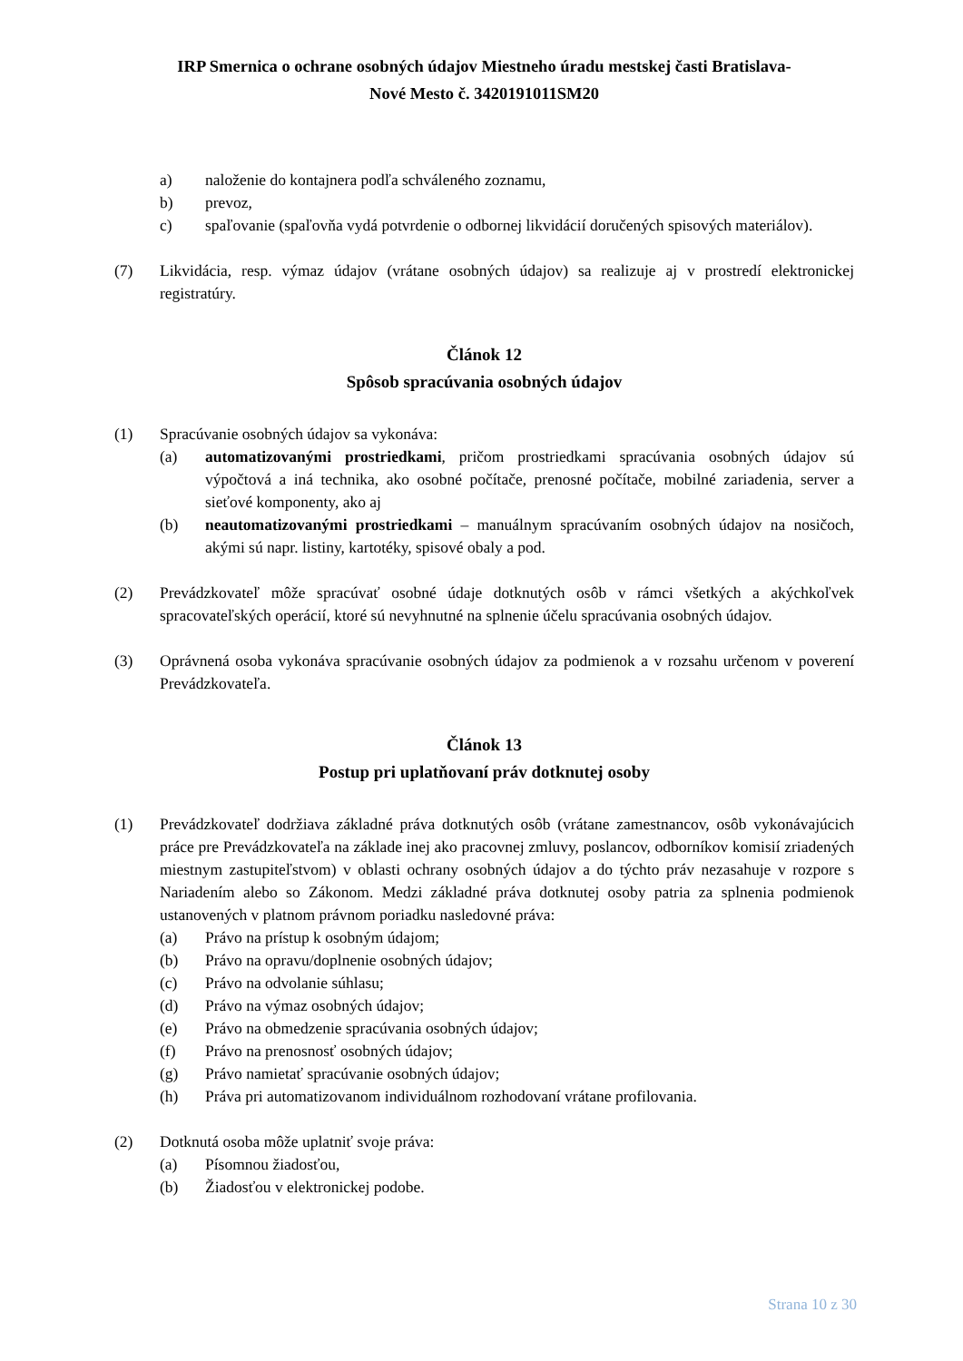IRP Smernica o ochrane osobných údajov Miestneho úradu mestskej časti Bratislava-
Nové Mesto č. 3420191011SM20
a) naloženie do kontajnera podľa schváleného zoznamu,
b) prevoz,
c) spaľovanie (spaľovňa vydá potvrdenie o odbornej likvidácií doručených spisových materiálov).
(7) Likvidácia, resp. výmaz údajov (vrátane osobných údajov) sa realizuje aj v prostredí elektronickej registratúry.
Článok 12
Spôsob spracúvania osobných údajov
(1) Spracúvanie osobných údajov sa vykonáva:
(a) automatizovanými prostriedkami, pričom prostriedkami spracúvania osobných údajov sú výpočtová a iná technika, ako osobné počítače, prenosné počítače, mobilné zariadenia, server a sieťové komponenty, ako aj
(b) neautomatizovanými prostriedkami – manuálnym spracúvaním osobných údajov na nosičoch, akými sú napr. listiny, kartotéky, spisové obaly a pod.
(2) Prevádzkovateľ môže spracúvať osobné údaje dotknutých osôb v rámci všetkých a akýchkoľvek spracovateľských operácií, ktoré sú nevyhnutné na splnenie účelu spracúvania osobných údajov.
(3) Oprávnená osoba vykonáva spracúvanie osobných údajov za podmienok a v rozsahu určenom v poverení Prevádzkovateľa.
Článok 13
Postup pri uplatňovaní práv dotknutej osoby
(1) Prevádzkovateľ dodržiava základné práva dotknutých osôb (vrátane zamestnancov, osôb vykonávajúcich práce pre Prevádzkovateľa na základe inej ako pracovnej zmluvy, poslancov, odborníkov komisií zriadených miestnym zastupiteľstvom) v oblasti ochrany osobných údajov a do týchto práv nezasahuje v rozpore s Nariadením alebo so Zákonom. Medzi základné práva dotknutej osoby patria za splnenia podmienok ustanovených v platnom právnom poriadku nasledovné práva:
(a) Právo na prístup k osobným údajom;
(b) Právo na opravu/doplnenie osobných údajov;
(c) Právo na odvolanie súhlasu;
(d) Právo na výmaz osobných údajov;
(e) Právo na obmedzenie spracúvania osobných údajov;
(f) Právo na prenosnosť osobných údajov;
(g) Právo namietať spracúvanie osobných údajov;
(h) Práva pri automatizovanom individuálnom rozhodovaní vrátane profilovania.
(2) Dotknutá osoba môže uplatniť svoje práva:
(a) Písomnou žiadosťou,
(b) Žiadosťou v elektronickej podobe.
Strana 10 z 30